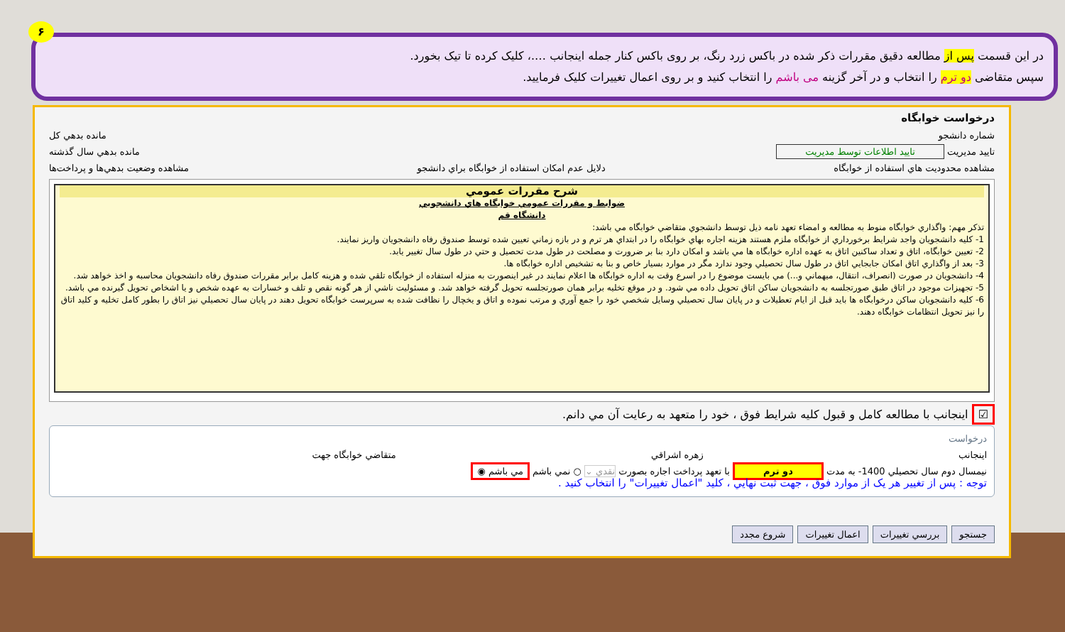۶
در این قسمت پس از مطالعه دقیق مقررات ذکر شده در باکس زرد رنگ، بر روی باکس کنار جمله اینجانب ….، کلیک کرده تا تیک بخورد.
سپس متقاضی دو ترم را انتخاب و در آخر گزینه می باشم را انتخاب کنید و بر روی اعمال تغییرات کلیک فرمایید.
درخواست خوابگاه
شماره دانشجو مانده بدهي كل
تاييد مديريت تاييد اطلاعات توسط مديريت مانده بدهي سال گذشته
مشاهده محدوديت هاي استفاده از خوابگاه دلايل عدم امكان استفاده از خوابگاه براي دانشجو مشاهده وضعيت بدهي‌ها و پرداخت‌ها
شرح مقررات عمومي
ضوابط و مقررات عمومي خوابگاه هاي دانشجويي
دانشگاه قم
تذكر مهم: واگذاري خوابگاه منوط به مطالعه و امضاء تعهد نامه ذيل توسط دانشجوي متقاضي خوابگاه مي باشد:
1- كليه دانشجويان واجد شرايط برخورداري از خوابگاه ملزم هستند هزينه اجاره بهاي خوابگاه را در ابتداي هر ترم و در بازه زماني تعيين شده توسط صندوق رفاه دانشجويان واريز نمايند.
2- تعيين خوابگاه، اتاق و تعداد ساكنين اتاق به عهده اداره خوابگاه ها مي باشد و امكان دارد بنا بر ضرورت و مصلحت در طول مدت تحصيل و حتي در طول سال تغيير يابد.
3- بعد از واگذاري اتاق امكان جابجايي اتاق در طول سال تحصيلي وجود ندارد مگر در موارد بسيار خاص و بنا به تشخيص اداره خوابگاه ها.
4- دانشجويان در صورت (انصراف، انتقال، ميهماني و...) مي بايست موضوع را در اسرع وقت به اداره خوابگاه ها اعلام نمايند در غير اينصورت به منزله استفاده از خوابگاه تلقي شده و هزينه كامل برابر مقررات صندوق رفاه دانشجويان محاسبه و اخذ خواهد شد.
5- تجهيزات موجود در اتاق طبق صورتجلسه به دانشجويان ساكن اتاق تحويل داده مي شود. و در موقع تخليه برابر همان صورتجلسه تحويل گرفته خواهد شد. و مسئوليت ناشي از هر گونه نقص و تلف و خسارات به عهده شخص و يا اشخاص تحويل گيرنده مي باشد.
6- كليه دانشجويان ساكن درخوابگاه ها بايد قبل از ايام تعطيلات و در پايان سال تحصيلي وسايل شخصي خود را جمع آوري و مرتب نموده و اتاق و يخچال را نظافت شده به سرپرست خوابگاه تحويل دهند در پايان سال تحصيلي نيز اتاق را بطور كامل تخليه و كليد اتاق را نيز تحويل انتظامات خوابگاه دهند.
☑ اينجانب با مطالعه كامل و قبول كليه شرايط فوق ، خود را متعهد به رعايت آن مي دانم.
درخواست
اينجانب زهره اشراقي متقاضي خوابگاه جهت
نيمسال دوم سال تحصيلي 1400- به مدت دو ترم با تعهد پرداخت اجاره بصورت نقدي ⌄ ○ نمي باشم مي باشم ◉
توجه : پس از تغيير هر يک از موارد فوق ، جهت ثبت نهايي ، كليد "اعمال تغييرات" را انتخاب كنيد .
جستجو بررسي تغييرات اعمال تغييرات شروع مجدد